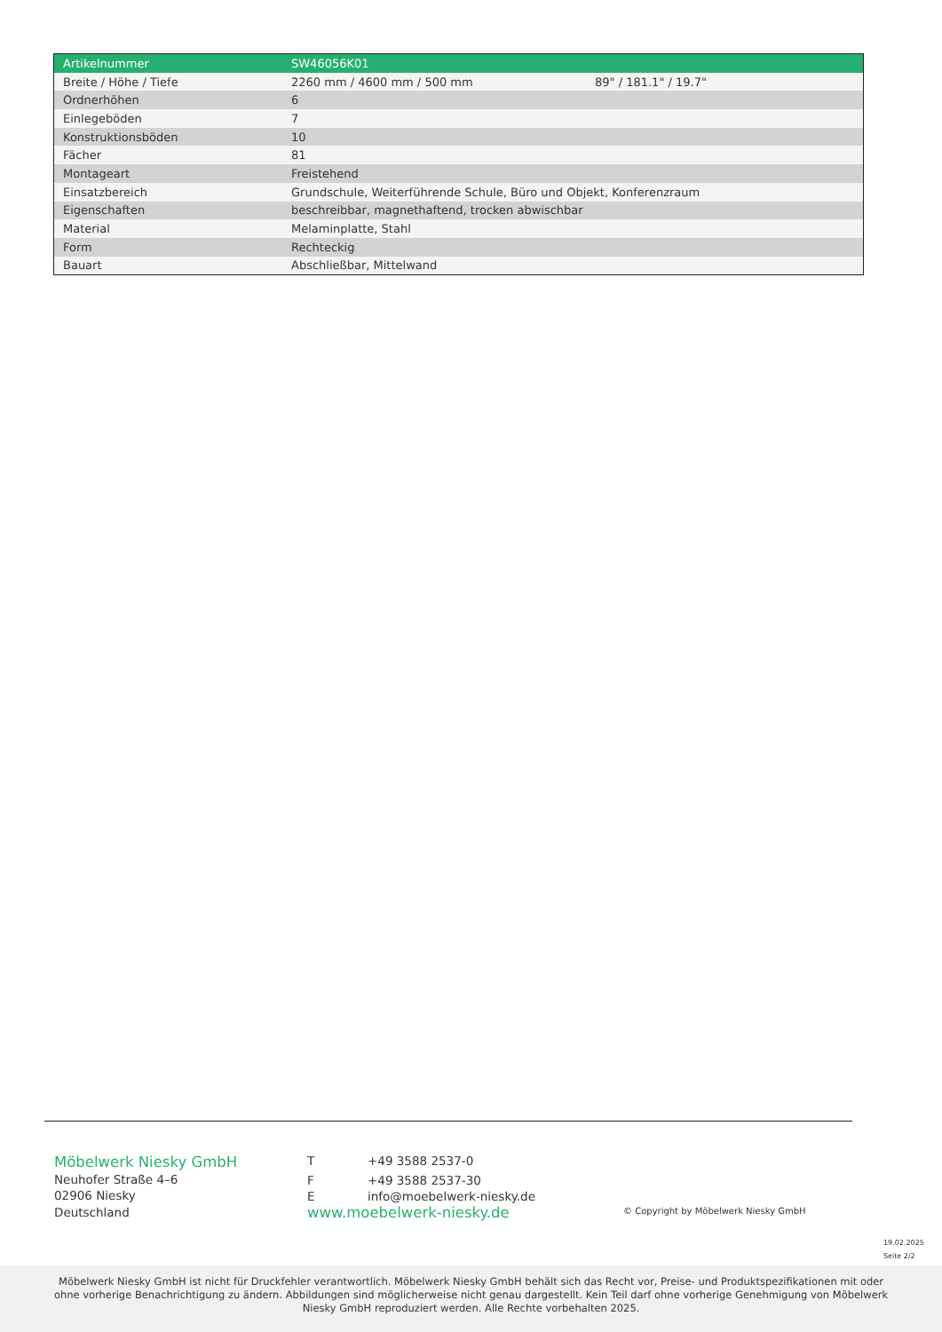| Artikelnummer | SW46056K01 | |
| --- | --- | --- |
| Breite / Höhe / Tiefe | 2260 mm / 4600 mm / 500 mm | 89" / 181.1" / 19.7" |
| Ordnerhöhen | 6 | |
| Einlegeböden | 7 | |
| Konstruktionsböden | 10 | |
| Fächer | 81 | |
| Montageart | Freistehend | |
| Einsatzbereich | Grundschule, Weiterführende Schule, Büro und Objekt, Konferenzraum | |
| Eigenschaften | beschreibbar, magnethaftend, trocken abwischbar | |
| Material | Melaminplatte, Stahl | |
| Form | Rechteckig | |
| Bauart | Abschließbar, Mittelwand | |
Möbelwerk Niesky GmbH
Neuhofer Straße 4–6
02906 Niesky
Deutschland
T +49 3588 2537-0
F +49 3588 2537-30
Einfo@moebelwerk-niesky.de
www.moebelwerk-niesky.de
© Copyright by Möbelwerk Niesky GmbH
19.02.2025
Seite 2/2
Möbelwerk Niesky GmbH ist nicht für Druckfehler verantwortlich. Möbelwerk Niesky GmbH behält sich das Recht vor, Preise- und Produktspezifikationen mit oder ohne vorherige Benachrichtigung zu ändern. Abbildungen sind möglicherweise nicht genau dargestellt. Kein Teil darf ohne vorherige Genehmigung von Möbelwerk Niesky GmbH reproduziert werden. Alle Rechte vorbehalten 2025.